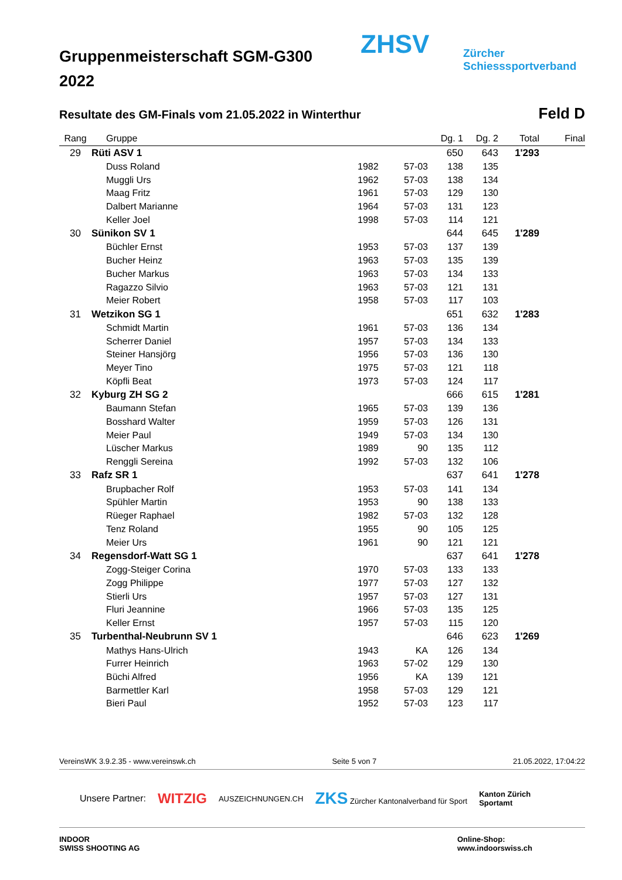ZHSV
Zürcher
Schiesssportverband
Gruppenmeisterschaft SGM-G300
2022
Resultate des GM-Finals vom 21.05.2022 in Winterthur Feld D
| Rang | | Gruppe | | | Dg. 1 | Dg. 2 | Total | Final |
| --- | --- | --- | --- | --- | --- | --- | --- | --- |
| 29 | Rüti ASV 1 | | | | 650 | 643 | 1'293 | |
| | | Duss Roland | 1982 | 57-03 | 138 | 135 | | |
| | | Muggli Urs | 1962 | 57-03 | 138 | 134 | | |
| | | Maag Fritz | 1961 | 57-03 | 129 | 130 | | |
| | | Dalbert Marianne | 1964 | 57-03 | 131 | 123 | | |
| | | Keller Joel | 1998 | 57-03 | 114 | 121 | | |
| 30 | Sünikon SV 1 | | | | 644 | 645 | 1'289 | |
| | | Büchler Ernst | 1953 | 57-03 | 137 | 139 | | |
| | | Bucher Heinz | 1963 | 57-03 | 135 | 139 | | |
| | | Bucher Markus | 1963 | 57-03 | 134 | 133 | | |
| | | Ragazzo Silvio | 1963 | 57-03 | 121 | 131 | | |
| | | Meier Robert | 1958 | 57-03 | 117 | 103 | | |
| 31 | Wetzikon SG 1 | | | | 651 | 632 | 1'283 | |
| | | Schmidt Martin | 1961 | 57-03 | 136 | 134 | | |
| | | Scherrer Daniel | 1957 | 57-03 | 134 | 133 | | |
| | | Steiner Hansjörg | 1956 | 57-03 | 136 | 130 | | |
| | | Meyer Tino | 1975 | 57-03 | 121 | 118 | | |
| | | Köpfli Beat | 1973 | 57-03 | 124 | 117 | | |
| 32 | Kyburg ZH SG 2 | | | | 666 | 615 | 1'281 | |
| | | Baumann Stefan | 1965 | 57-03 | 139 | 136 | | |
| | | Bosshard Walter | 1959 | 57-03 | 126 | 131 | | |
| | | Meier Paul | 1949 | 57-03 | 134 | 130 | | |
| | | Lüscher Markus | 1989 | 90 | 135 | 112 | | |
| | | Renggli Sereina | 1992 | 57-03 | 132 | 106 | | |
| 33 | Rafz SR 1 | | | | 637 | 641 | 1'278 | |
| | | Brupbacher Rolf | 1953 | 57-03 | 141 | 134 | | |
| | | Spühler Martin | 1953 | 90 | 138 | 133 | | |
| | | Rüeger Raphael | 1982 | 57-03 | 132 | 128 | | |
| | | Tenz Roland | 1955 | 90 | 105 | 125 | | |
| | | Meier Urs | 1961 | 90 | 121 | 121 | | |
| 34 | Regensdorf-Watt SG 1 | | | | 637 | 641 | 1'278 | |
| | | Zogg-Steiger Corina | 1970 | 57-03 | 133 | 133 | | |
| | | Zogg Philippe | 1977 | 57-03 | 127 | 132 | | |
| | | Stierli Urs | 1957 | 57-03 | 127 | 131 | | |
| | | Fluri Jeannine | 1966 | 57-03 | 135 | 125 | | |
| | | Keller Ernst | 1957 | 57-03 | 115 | 120 | | |
| 35 | Turbenthal-Neubrunn SV 1 | | | | 646 | 623 | 1'269 | |
| | | Mathys Hans-Ulrich | 1943 | KA | 126 | 134 | | |
| | | Furrer Heinrich | 1963 | 57-02 | 129 | 130 | | |
| | | Büchi Alfred | 1956 | KA | 139 | 121 | | |
| | | Barmettler Karl | 1958 | 57-03 | 129 | 121 | | |
| | | Bieri Paul | 1952 | 57-03 | 123 | 117 | | |
VereinsWK 3.9.2.35 - www.vereinswk.ch Seite 5 von 7 21.05.2022, 17:04:22
Unsere Partner: WITZIG AUSZEICHNUNGEN.CH ZKS Zürcher Kantonalverband für Sport Kanton Zürich
Sportamt
INDOOR
SWISS SHOOTING AG Online-Shop:
www.indoorswiss.ch